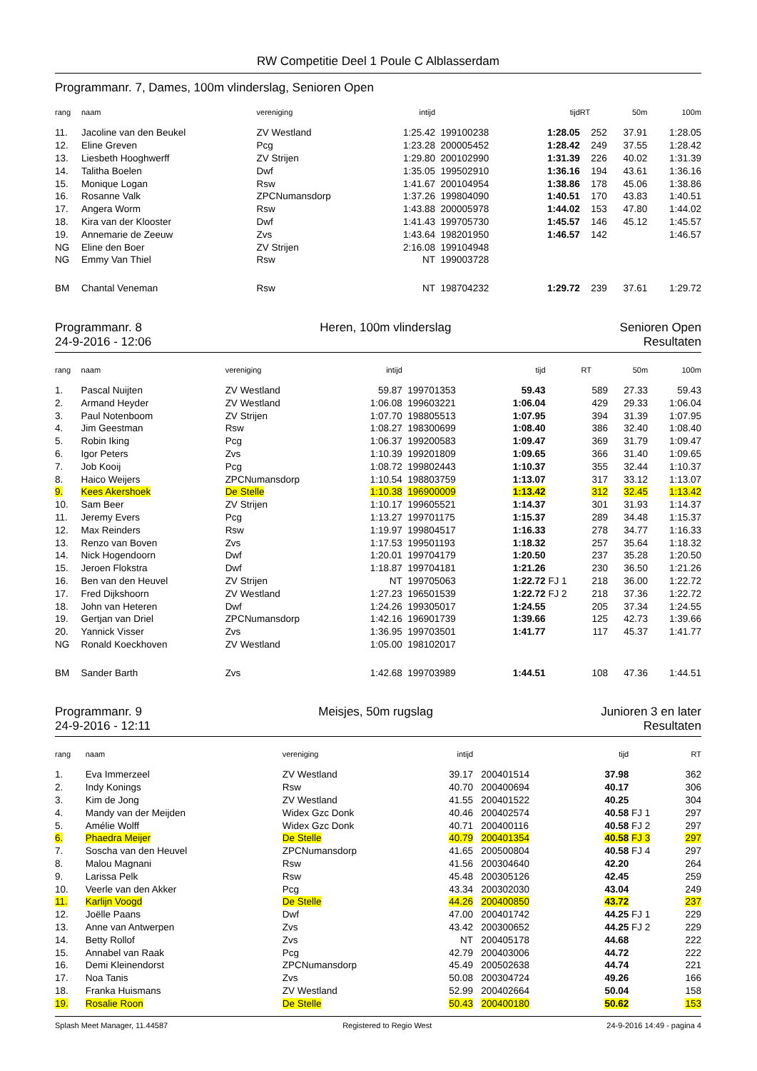RW Competitie Deel 1 Poule C Alblasserdam
Programmanr. 7, Dames, 100m vlinderslag, Senioren Open
| rang | naam | vereniging | intijd | | tijd | | RT | 50m | 100m |
| --- | --- | --- | --- | --- | --- | --- | --- | --- | --- |
| 11. | Jacoline van den Beukel | ZV Westland | 1:25.42 | 199100238 | 1:28.05 | | 252 | 37.91 | 1:28.05 |
| 12. | Eline Greven | Pcg | 1:23.28 | 200005452 | 1:28.42 | | 249 | 37.55 | 1:28.42 |
| 13. | Liesbeth Hooghwerff | ZV Strijen | 1:29.80 | 200102990 | 1:31.39 | | 226 | 40.02 | 1:31.39 |
| 14. | Talitha Boelen | Dwf | 1:35.05 | 199502910 | 1:36.16 | | 194 | 43.61 | 1:36.16 |
| 15. | Monique Logan | Rsw | 1:41.67 | 200104954 | 1:38.86 | | 178 | 45.06 | 1:38.86 |
| 16. | Rosanne Valk | ZPCNumansdorp | 1:37.26 | 199804090 | 1:40.51 | | 170 | 43.83 | 1:40.51 |
| 17. | Angera Worm | Rsw | 1:43.88 | 200005978 | 1:44.02 | | 153 | 47.80 | 1:44.02 |
| 18. | Kira van der Klooster | Dwf | 1:41.43 | 199705730 | 1:45.57 | | 146 | 45.12 | 1:45.57 |
| 19. | Annemarie de Zeeuw | Zvs | 1:43.64 | 198201950 | 1:46.57 | | 142 | | 1:46.57 |
| NG | Eline den Boer | ZV Strijen | 2:16.08 | 199104948 | | | | | |
| NG | Emmy Van Thiel | Rsw | NT | 199003728 | | | | | |
| BM | Chantal Veneman | Rsw | NT | 198704232 | 1:29.72 | | 239 | 37.61 | 1:29.72 |
Programmanr. 8
24-9-2016 - 12:06
Heren, 100m vlinderslag Senioren Open
Resultaten
| rang | naam | vereniging | intijd | | tijd | | RT | 50m | 100m |
| --- | --- | --- | --- | --- | --- | --- | --- | --- | --- |
| 1. | Pascal Nuijten | ZV Westland | 59.87 | 199701353 | 59.43 | | 589 | 27.33 | 59.43 |
| 2. | Armand Heyder | ZV Westland | 1:06.08 | 199603221 | 1:06.04 | | 429 | 29.33 | 1:06.04 |
| 3. | Paul Notenboom | ZV Strijen | 1:07.70 | 198805513 | 1:07.95 | | 394 | 31.39 | 1:07.95 |
| 4. | Jim Geestman | Rsw | 1:08.27 | 198300699 | 1:08.40 | | 386 | 32.40 | 1:08.40 |
| 5. | Robin Iking | Pcg | 1:06.37 | 199200583 | 1:09.47 | | 369 | 31.79 | 1:09.47 |
| 6. | Igor Peters | Zvs | 1:10.39 | 199201809 | 1:09.65 | | 366 | 31.40 | 1:09.65 |
| 7. | Job Kooij | Pcg | 1:08.72 | 199802443 | 1:10.37 | | 355 | 32.44 | 1:10.37 |
| 8. | Haico Weijers | ZPCNumansdorp | 1:10.54 | 198803759 | 1:13.07 | | 317 | 33.12 | 1:13.07 |
| 9. | Kees Akershoek | De Stelle | 1:10.38 | 196900009 | 1:13.42 | | 312 | 32.45 | 1:13.42 |
| 10. | Sam Beer | ZV Strijen | 1:10.17 | 199605521 | 1:14.37 | | 301 | 31.93 | 1:14.37 |
| 11. | Jeremy Evers | Pcg | 1:13.27 | 199701175 | 1:15.37 | | 289 | 34.48 | 1:15.37 |
| 12. | Max Reinders | Rsw | 1:19.97 | 199804517 | 1:16.33 | | 278 | 34.77 | 1:16.33 |
| 13. | Renzo van Boven | Zvs | 1:17.53 | 199501193 | 1:18.32 | | 257 | 35.64 | 1:18.32 |
| 14. | Nick Hogendoorn | Dwf | 1:20.01 | 199704179 | 1:20.50 | | 237 | 35.28 | 1:20.50 |
| 15. | Jeroen Flokstra | Dwf | 1:18.87 | 199704181 | 1:21.26 | | 230 | 36.50 | 1:21.26 |
| 16. | Ben van den Heuvel | ZV Strijen | NT | 199705063 | 1:22.72 | FJ 1 | 218 | 36.00 | 1:22.72 |
| 17. | Fred Dijkshoorn | ZV Westland | 1:27.23 | 196501539 | 1:22.72 | FJ 2 | 218 | 37.36 | 1:22.72 |
| 18. | John van Heteren | Dwf | 1:24.26 | 199305017 | 1:24.55 | | 205 | 37.34 | 1:24.55 |
| 19. | Gertjan van Driel | ZPCNumansdorp | 1:42.16 | 196901739 | 1:39.66 | | 125 | 42.73 | 1:39.66 |
| 20. | Yannick Visser | Zvs | 1:36.95 | 199703501 | 1:41.77 | | 117 | 45.37 | 1:41.77 |
| NG | Ronald Koeckhoven | ZV Westland | 1:05.00 | 198102017 | | | | | |
| BM | Sander Barth | Zvs | 1:42.68 | 199703989 | 1:44.51 | | 108 | 47.36 | 1:44.51 |
Programmanr. 9
24-9-2016 - 12:11
Meisjes, 50m rugslag Junioren 3 en later
Resultaten
| rang | naam | vereniging | intijd | | tijd | | RT |
| --- | --- | --- | --- | --- | --- | --- | --- |
| 1. | Eva Immerzeel | ZV Westland | 39.17 | 200401514 | 37.98 | | 362 |
| 2. | Indy Konings | Rsw | 40.70 | 200400694 | 40.17 | | 306 |
| 3. | Kim de Jong | ZV Westland | 41.55 | 200401522 | 40.25 | | 304 |
| 4. | Mandy van der Meijden | Widex Gzc Donk | 40.46 | 200402574 | 40.58 | FJ 1 | 297 |
| 5. | Amélie Wolff | Widex Gzc Donk | 40.71 | 200400116 | 40.58 | FJ 2 | 297 |
| 6. | Phaedra Meijer | De Stelle | 40.79 | 200401354 | 40.58 | FJ 3 | 297 |
| 7. | Soscha van den Heuvel | ZPCNumansdorp | 41.65 | 200500804 | 40.58 | FJ 4 | 297 |
| 8. | Malou Magnani | Rsw | 41.56 | 200304640 | 42.20 | | 264 |
| 9. | Larissa Pelk | Rsw | 45.48 | 200305126 | 42.45 | | 259 |
| 10. | Veerle van den Akker | Pcg | 43.34 | 200302030 | 43.04 | | 249 |
| 11. | Karlijn Voogd | De Stelle | 44.26 | 200400850 | 43.72 | | 237 |
| 12. | Joëlle Paans | Dwf | 47.00 | 200401742 | 44.25 | FJ 1 | 229 |
| 13. | Anne van Antwerpen | Zvs | 43.42 | 200300652 | 44.25 | FJ 2 | 229 |
| 14. | Betty Rollof | Zvs | NT | 200405178 | 44.68 | | 222 |
| 15. | Annabel van Raak | Pcg | 42.79 | 200403006 | 44.72 | | 222 |
| 16. | Demi Kleinendorst | ZPCNumansdorp | 45.49 | 200502638 | 44.74 | | 221 |
| 17. | Noa Tanis | Zvs | 50.08 | 200304724 | 49.26 | | 166 |
| 18. | Franka Huismans | ZV Westland | 52.99 | 200402664 | 50.04 | | 158 |
| 19. | Rosalie Roon | De Stelle | 50.43 | 200400180 | 50.62 | | 153 |
Splash Meet Manager, 11.44587 Registered to Regio West 24-9-2016 14:49 - pagina 4